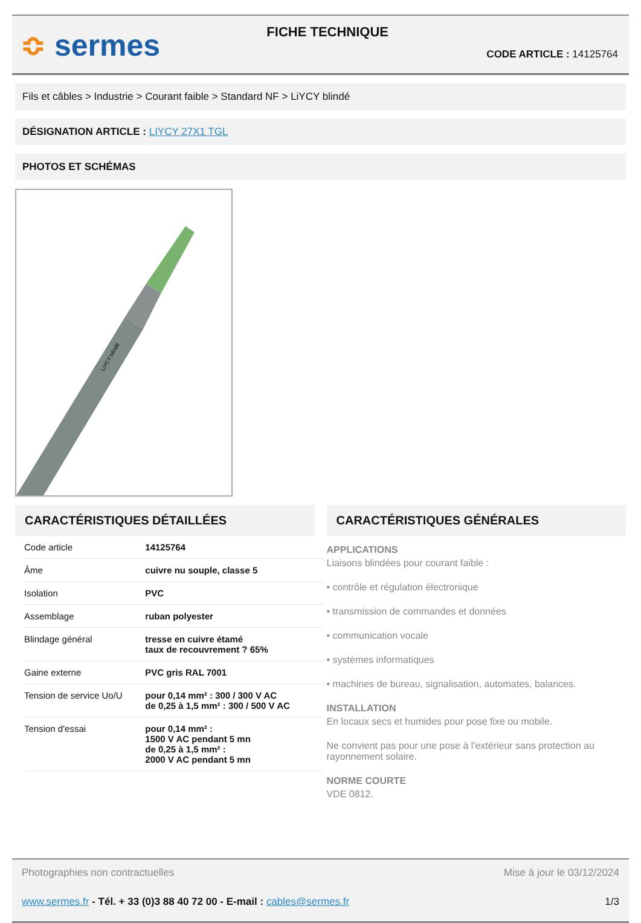≎ sermes
FICHE TECHNIQUE
CODE ARTICLE : 14125764
Fils et câbles > Industrie > Courant faible > Standard NF > LiYCY blindé
DÉSIGNATION ARTICLE : LIYCY 27X1 TGL
PHOTOS ET SCHÉMAS
LiYCY blindé
CARACTÉRISTIQUES DÉTAILLÉES
| Code article | 14125764 |
| Âme | cuivre nu souple, classe 5 |
| Isolation | PVC |
| Assemblage | ruban polyester |
| Blindage général | tresse en cuivre étamé taux de recouvrement ? 65% |
| Gaine externe | PVC gris RAL 7001 |
| Tension de service Uo/U | pour 0,14 mm² : 300 / 300 V AC de 0,25 à 1,5 mm² : 300 / 500 V AC |
| Tension d'essai | pour 0,14 mm² : 1500 V AC pendant 5 mn de 0,25 à 1,5 mm² : 2000 V AC pendant 5 mn |
CARACTÉRISTIQUES GÉNÉRALES
APPLICATIONS
Liaisons blindées pour courant faible :
• contrôle et régulation électronique
• transmission de commandes et données
• communication vocale
• systèmes informatiques
• machines de bureau, signalisation, automates, balances.
INSTALLATION
En locaux secs et humides pour pose fixe ou mobile.
Ne convient pas pour une pose à l'extérieur sans protection au rayonnement solaire.
NORME COURTE
VDE 0812.
Photographies non contractuelles Mise à jour le 03/12/2024
www.sermes.fr - Tél. + 33 (0)3 88 40 72 00 - E-mail : cables@sermes.fr 1/3